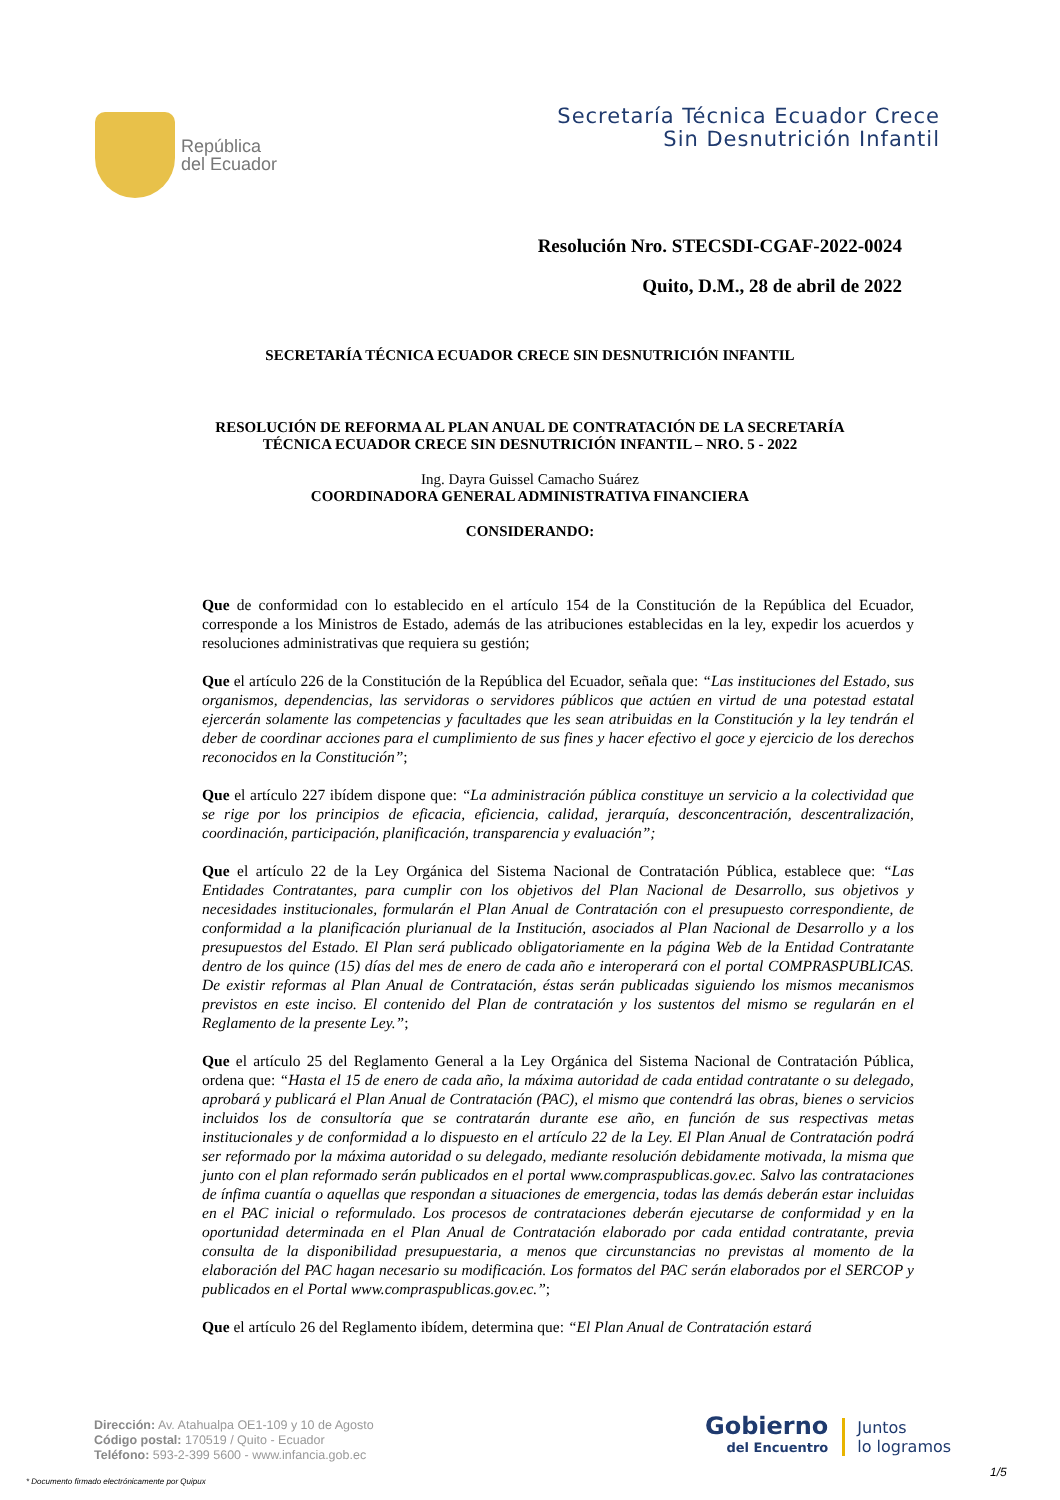República
del Ecuador
Secretaría Técnica Ecuador Crece
Sin Desnutrición Infantil
Resolución Nro. STECSDI-CGAF-2022-0024
Quito, D.M., 28 de abril de 2022
SECRETARÍA TÉCNICA ECUADOR CRECE SIN DESNUTRICIÓN INFANTIL
RESOLUCIÓN DE REFORMA AL PLAN ANUAL DE CONTRATACIÓN DE LA SECRETARÍA
TÉCNICA ECUADOR CRECE SIN DESNUTRICIÓN INFANTIL – NRO. 5 - 2022
Ing. Dayra Guissel Camacho Suárez
COORDINADORA GENERAL ADMINISTRATIVA FINANCIERA
CONSIDERANDO:
Que de conformidad con lo establecido en el artículo 154 de la Constitución de la República del Ecuador, corresponde a los Ministros de Estado, además de las atribuciones establecidas en la ley, expedir los acuerdos y resoluciones administrativas que requiera su gestión;
Que el artículo 226 de la Constitución de la República del Ecuador, señala que: “Las instituciones del Estado, sus organismos, dependencias, las servidoras o servidores públicos que actúen en virtud de una potestad estatal ejercerán solamente las competencias y facultades que les sean atribuidas en la Constitución y la ley tendrán el deber de coordinar acciones para el cumplimiento de sus fines y hacer efectivo el goce y ejercicio de los derechos reconocidos en la Constitución”;
Que el artículo 227 ibídem dispone que: “La administración pública constituye un servicio a la colectividad que se rige por los principios de eficacia, eficiencia, calidad, jerarquía, desconcentración, descentralización, coordinación, participación, planificación, transparencia y evaluación”;
Que el artículo 22 de la Ley Orgánica del Sistema Nacional de Contratación Pública, establece que: “Las Entidades Contratantes, para cumplir con los objetivos del Plan Nacional de Desarrollo, sus objetivos y necesidades institucionales, formularán el Plan Anual de Contratación con el presupuesto correspondiente, de conformidad a la planificación plurianual de la Institución, asociados al Plan Nacional de Desarrollo y a los presupuestos del Estado. El Plan será publicado obligatoriamente en la página Web de la Entidad Contratante dentro de los quince (15) días del mes de enero de cada año e interoperará con el portal COMPRASPUBLICAS. De existir reformas al Plan Anual de Contratación, éstas serán publicadas siguiendo los mismos mecanismos previstos en este inciso. El contenido del Plan de contratación y los sustentos del mismo se regularán en el Reglamento de la presente Ley.”;
Que el artículo 25 del Reglamento General a la Ley Orgánica del Sistema Nacional de Contratación Pública, ordena que: “Hasta el 15 de enero de cada año, la máxima autoridad de cada entidad contratante o su delegado, aprobará y publicará el Plan Anual de Contratación (PAC), el mismo que contendrá las obras, bienes o servicios incluidos los de consultoría que se contratarán durante ese año, en función de sus respectivas metas institucionales y de conformidad a lo dispuesto en el artículo 22 de la Ley. El Plan Anual de Contratación podrá ser reformado por la máxima autoridad o su delegado, mediante resolución debidamente motivada, la misma que junto con el plan reformado serán publicados en el portal www.compraspublicas.gov.ec. Salvo las contrataciones de ínfima cuantía o aquellas que respondan a situaciones de emergencia, todas las demás deberán estar incluidas en el PAC inicial o reformulado. Los procesos de contrataciones deberán ejecutarse de conformidad y en la oportunidad determinada en el Plan Anual de Contratación elaborado por cada entidad contratante, previa consulta de la disponibilidad presupuestaria, a menos que circunstancias no previstas al momento de la elaboración del PAC hagan necesario su modificación. Los formatos del PAC serán elaborados por el SERCOP y publicados en el Portal www.compraspublicas.gov.ec.”;
Que el artículo 26 del Reglamento ibídem, determina que: “El Plan Anual de Contratación estará
Dirección: Av. Atahualpa OE1-109 y 10 de Agosto
Código postal: 170519 / Quito - Ecuador
Teléfono: 593-2-399 5600 - www.infancia.gob.ec
Gobierno
del Encuentro
Juntos
lo logramos
* Documento firmado electrónicamente por Quipux
1/5